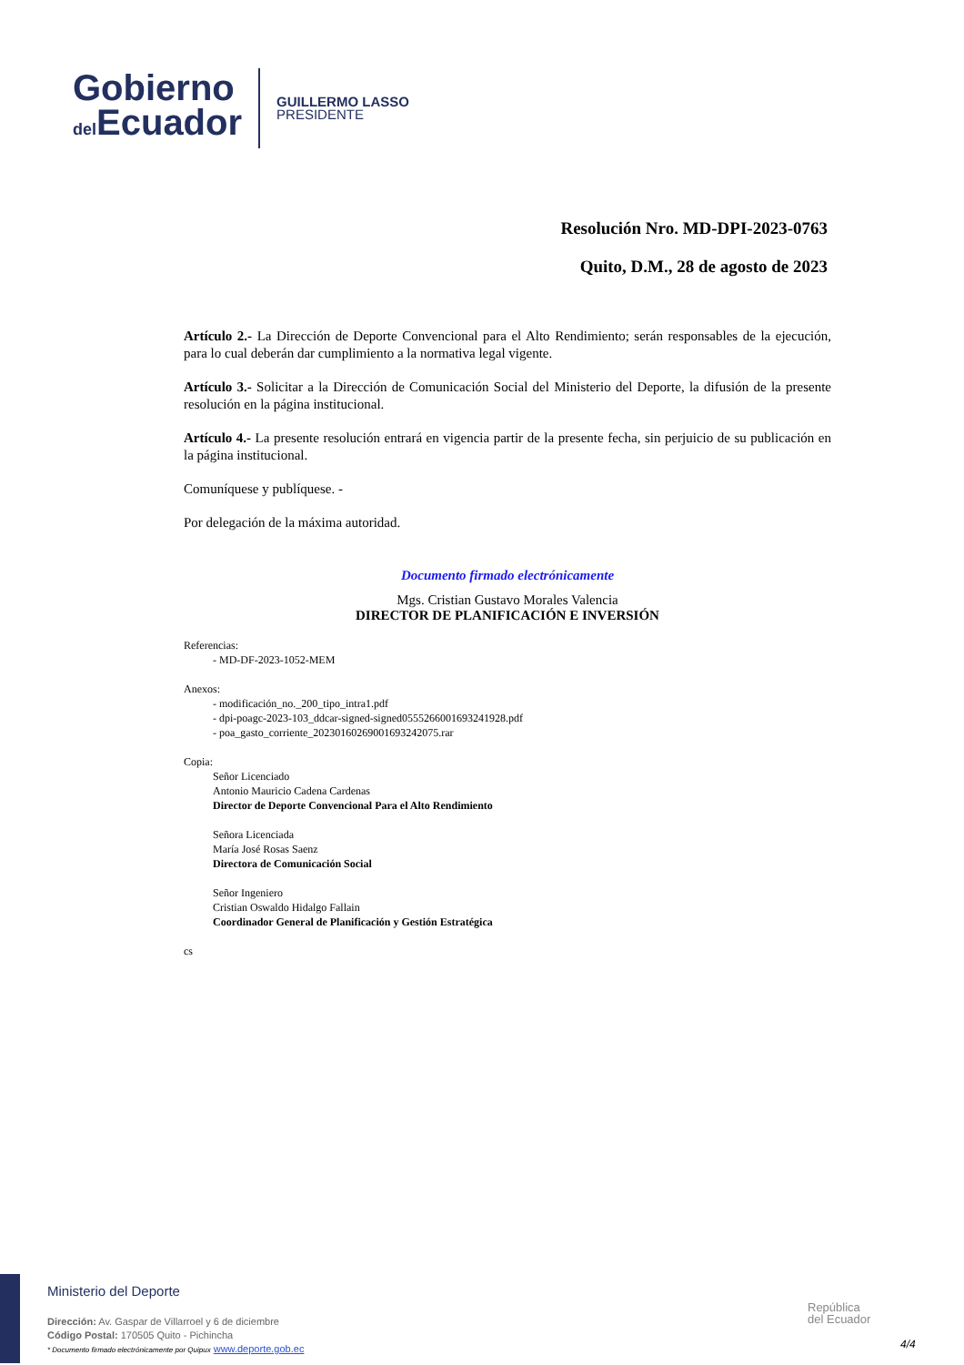Gobierno
del Ecuador
GUILLERMO LASSO
PRESIDENTE
Resolución Nro. MD-DPI-2023-0763
Quito, D.M., 28 de agosto de 2023
Artículo 2.- La Dirección de Deporte Convencional para el Alto Rendimiento; serán responsables de la ejecución, para lo cual deberán dar cumplimiento a la normativa legal vigente.
Artículo 3.- Solicitar a la Dirección de Comunicación Social del Ministerio del Deporte, la difusión de la presente resolución en la página institucional.
Artículo 4.- La presente resolución entrará en vigencia partir de la presente fecha, sin perjuicio de su publicación en la página institucional.
Comuníquese y publíquese. -
Por delegación de la máxima autoridad.
Documento firmado electrónicamente
Mgs. Cristian Gustavo Morales Valencia
DIRECTOR DE PLANIFICACIÓN E INVERSIÓN
Referencias:
- MD-DF-2023-1052-MEM
Anexos:
- modificación_no._200_tipo_intra1.pdf
- dpi-poagc-2023-103_ddcar-signed-signed0555266001693241928.pdf
- poa_gasto_corriente_20230160269001693242075.rar
Copia:
Señor Licenciado
Antonio Mauricio Cadena Cardenas
Director de Deporte Convencional Para el Alto Rendimiento
Señora Licenciada
María José Rosas Saenz
Directora de Comunicación Social
Señor Ingeniero
Cristian Oswaldo Hidalgo Fallain
Coordinador General de Planificación y Gestión Estratégica
cs
Ministerio del Deporte
Dirección: Av. Gaspar de Villarroel y 6 de diciembre
Código Postal: 170505 Quito - Pichincha
* Documento firmado electrónicamente por Quipux www.deporte.gob.ec
República
del Ecuador
4/4